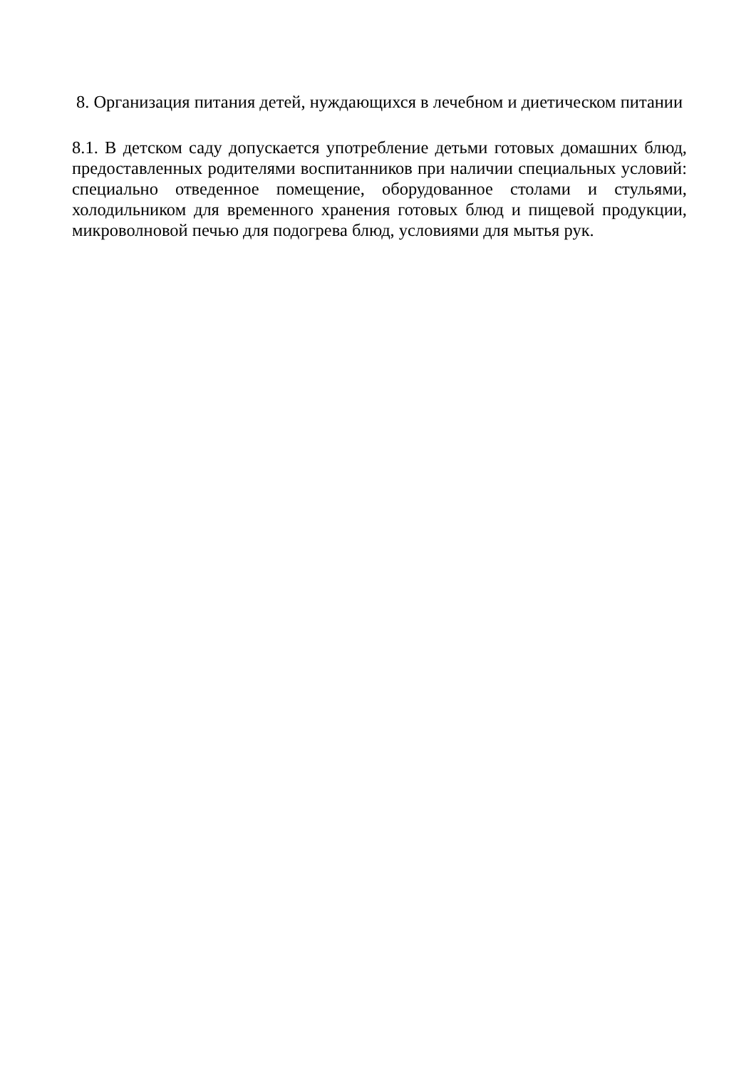8. Организация питания детей, нуждающихся в лечебном и диетическом питании
8.1. В детском саду допускается употребление детьми готовых домашних блюд, предоставленных родителями воспитанников при наличии специальных условий: специально отведенное помещение, оборудованное столами и стульями, холодильником для временного хранения готовых блюд и пищевой продукции, микроволновой печью для подогрева блюд, условиями для мытья рук.